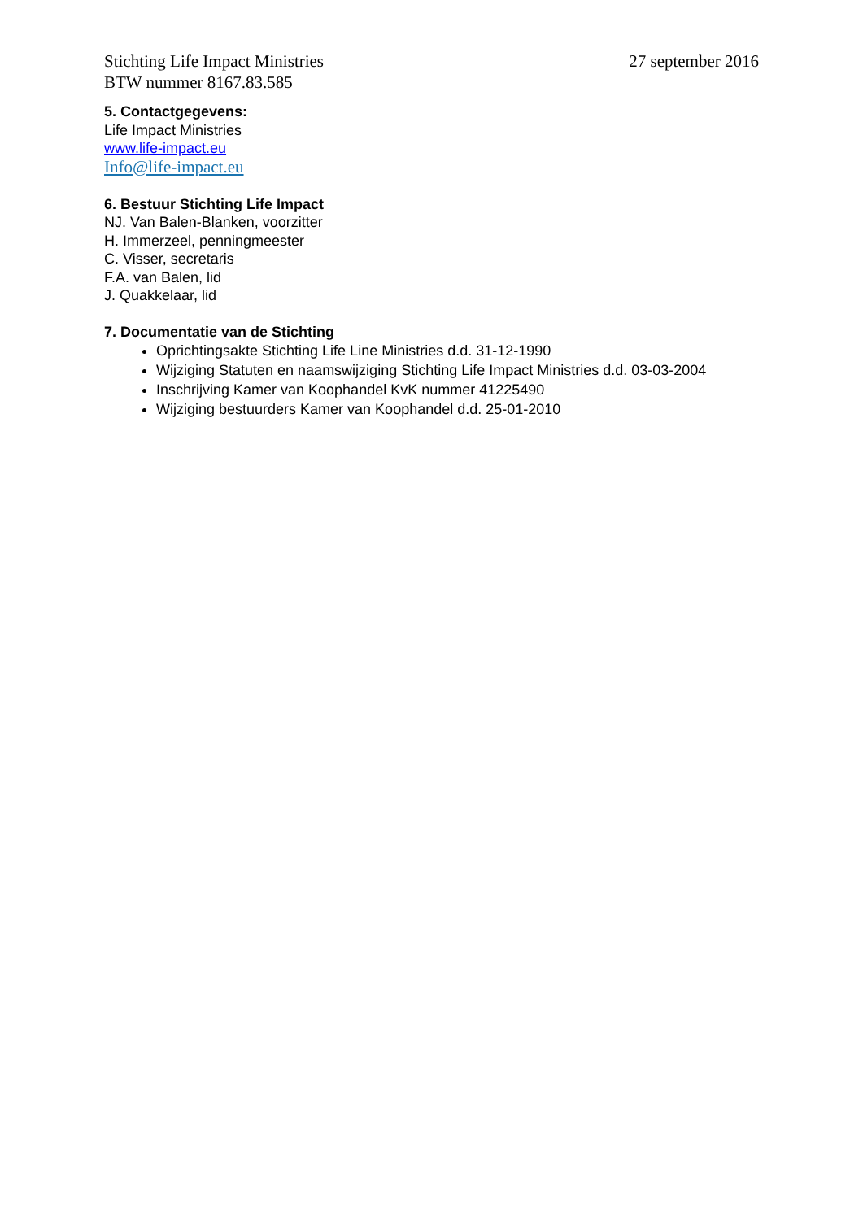Stichting Life Impact Ministries 27 september 2016
BTW nummer 8167.83.585
5. Contactgegevens:
Life Impact Ministries
www.life-impact.eu
Info@life-impact.eu
6. Bestuur Stichting Life Impact
NJ. Van Balen-Blanken, voorzitter
H. Immerzeel, penningmeester
C. Visser, secretaris
F.A. van Balen, lid
J. Quakkelaar, lid
7. Documentatie van de Stichting
Oprichtingsakte Stichting Life Line Ministries d.d. 31-12-1990
Wijziging Statuten en naamswijziging Stichting Life Impact Ministries d.d. 03-03-2004
Inschrijving Kamer van Koophandel KvK nummer 41225490
Wijziging bestuurders Kamer van Koophandel d.d. 25-01-2010